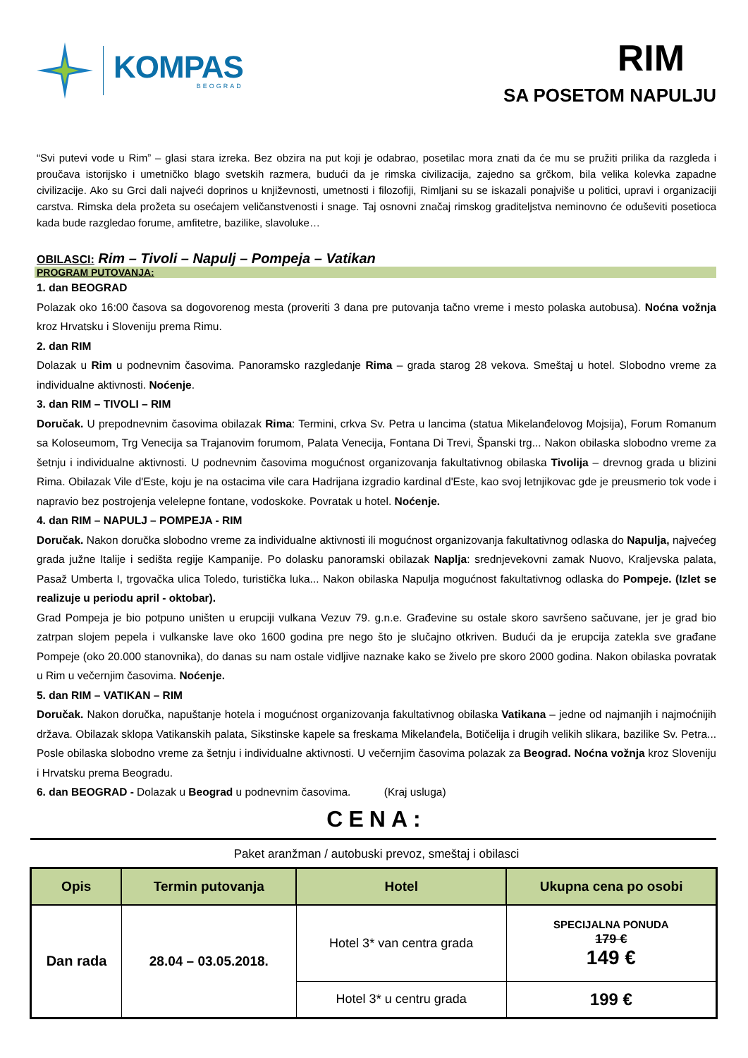KOMPAS
BEOGRAD
RIM
SA POSETOM NAPULJU
“Svi putevi vode u Rim” – glasi stara izreka. Bez obzira na put koji je odabrao, posetilac mora znati da će mu se pružiti prilika da razgleda i proučava istorijsko i umetničko blago svetskih razmera, budući da je rimska civilizacija, zajedno sa grčkom, bila velika kolevka zapadne civilizacije. Ako su Grci dali najveći doprinos u književnosti, umetnosti i filozofiji, Rimljani su se iskazali ponajviše u politici, upravi i organizaciji carstva. Rimska dela prožeta su osećajem veličanstvenosti i snage. Taj osnovni značaj rimskog graditeljstva neminovno će oduševiti posetioca kada bude razgledao forume, amfitetre, bazilike, slavoluke…
OBILASCI: Rim – Tivoli – Napulj – Pompeja – Vatikan
PROGRAM PUTOVANJA:
1. dan BEOGRAD
Polazak oko 16:00 časova sa dogovorenog mesta (proveriti 3 dana pre putovanja tačno vreme i mesto polaska autobusa). Noćna vožnja kroz Hrvatsku i Sloveniju prema Rimu.
2. dan RIM
Dolazak u Rim u podnevnim časovima. Panoramsko razgledanje Rima – grada starog 28 vekova. Smeštaj u hotel. Slobodno vreme za individualne aktivnosti. Noćenje.
3. dan RIM – TIVOLI – RIM
Doručak. U prepodnevnim časovima obilazak Rima: Termini, crkva Sv. Petra u lancima (statua Mikelanđelovog Mojsija), Forum Romanum sa Koloseumom, Trg Venecija sa Trajanovim forumom, Palata Venecija, Fontana Di Trevi, Španski trg... Nakon obilaska slobodno vreme za šetnju i individualne aktivnosti. U podnevnim časovima mogućnost organizovanja fakultativnog obilaska Tivolija – drevnog grada u blizini Rima. Obilazak Vile d'Este, koju je na ostacima vile cara Hadrijana izgradio kardinal d'Este, kao svoj letnjikovac gde je preusmerio tok vode i napravio bez postrojenja velelepne fontane, vodoskoke. Povratak u hotel. Noćenje.
4. dan RIM – NAPULJ – POMPEJA - RIM
Doručak. Nakon doručka slobodno vreme za individualne aktivnosti ili mogućnost organizovanja fakultativnog odlaska do Napulja, najvećeg grada južne Italije i sedišta regije Kampanije. Po dolasku panoramski obilazak Naplja: srednjevekovni zamak Nuovo, Kraljevska palata, Pasaž Umberta I, trgovačka ulica Toledo, turistička luka... Nakon obilaska Napulja mogućnost fakultativnog odlaska do Pompeje. (Izlet se realizuje u periodu april - oktobar).
Grad Pompeja je bio potpuno uništen u erupciji vulkana Vezuv 79. g.n.e. Građevine su ostale skoro savršeno sačuvane, jer je grad bio zatrpan slojem pepela i vulkanske lave oko 1600 godina pre nego što je slučajno otkriven. Budući da je erupcija zatekla sve građane Pompeje (oko 20.000 stanovnika), do danas su nam ostale vidljive naznake kako se živelo pre skoro 2000 godina. Nakon obilaska povratak u Rim u večernjim časovima. Noćenje.
5. dan RIM – VATIKAN – RIM
Doručak. Nakon doručka, napuštanje hotela i mogućnost organizovanja fakultativnog obilaska Vatikana – jedne od najmanjih i najmoćnijih država. Obilazak sklopa Vatikanskih palata, Sikstinske kapele sa freskama Mikelanđela, Botičelija i drugih velikih slikara, bazilike Sv. Petra... Posle obilaska slobodno vreme za šetnju i individualne aktivnosti. U večernjim časovima polazak za Beograd. Noćna vožnja kroz Sloveniju i Hrvatsku prema Beogradu.
6. dan BEOGRAD - Dolazak u Beograd u podnevnim časovima. (Kraj usluga)
CENA:
Paket aranžman / autobuski prevoz, smeštaj i obilasci
| Opis | Termin putovanja | Hotel | Ukupna cena po osobi |
| --- | --- | --- | --- |
| Dan rada | 28.04 – 03.05.2018. | Hotel 3* van centra grada | SPECIJALNA PONUDA 179 € 149 € |
| | | Hotel 3* u centru grada | 199 € |